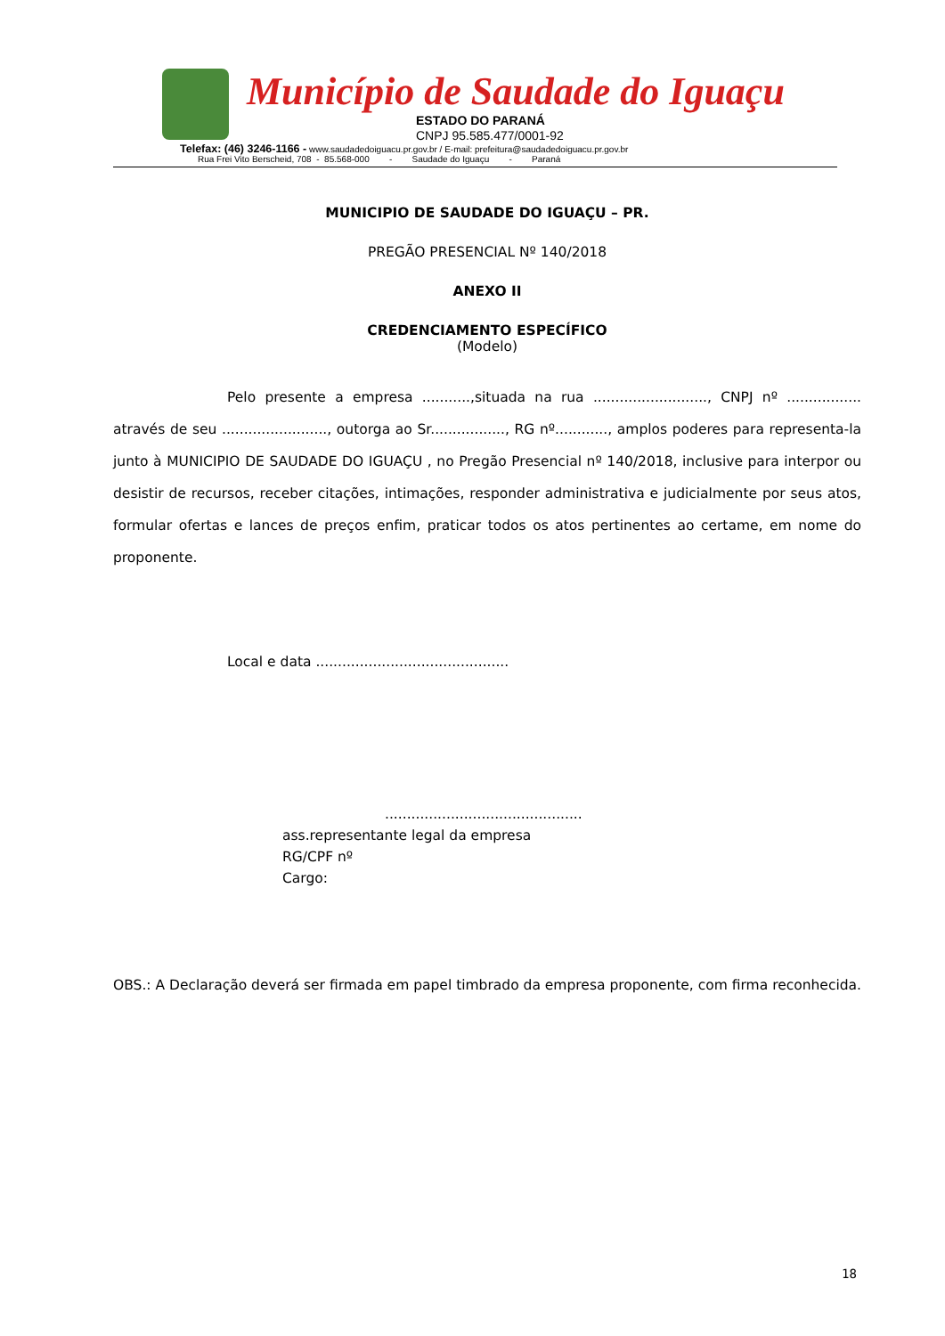Município de Saudade do Iguaçu
ESTADO DO PARANÁ
CNPJ 95.585.477/0001-92
Telefax: (46) 3246-1166 - www.saudadedoiguacu.pr.gov.br / E-mail: prefeitura@saudadedoiguacu.pr.gov.br
Rua Frei Vito Berscheid, 708 - 85.568-000 - Saudade do Iguaçu - Paraná
MUNICIPIO DE SAUDADE DO IGUAÇU – PR.
PREGÃO PRESENCIAL Nº 140/2018
ANEXO II
CREDENCIAMENTO ESPECÍFICO
(Modelo)
Pelo presente a empresa ...........,situada na rua .........................., CNPJ nº ................. através de seu ........................, outorga ao Sr................., RG nº............, amplos poderes para representa-la junto à MUNICIPIO DE SAUDADE DO IGUAÇU , no Pregão Presencial nº 140/2018, inclusive para interpor ou desistir de recursos, receber citações, intimações, responder administrativa e judicialmente por seus atos, formular ofertas e lances de preços enfim, praticar todos os atos pertinentes ao certame, em nome do proponente.
Local e data ............................................
.............................................
ass.representante legal da empresa
RG/CPF nº
Cargo:
OBS.: A Declaração deverá ser firmada em papel timbrado da empresa proponente, com firma reconhecida.
18